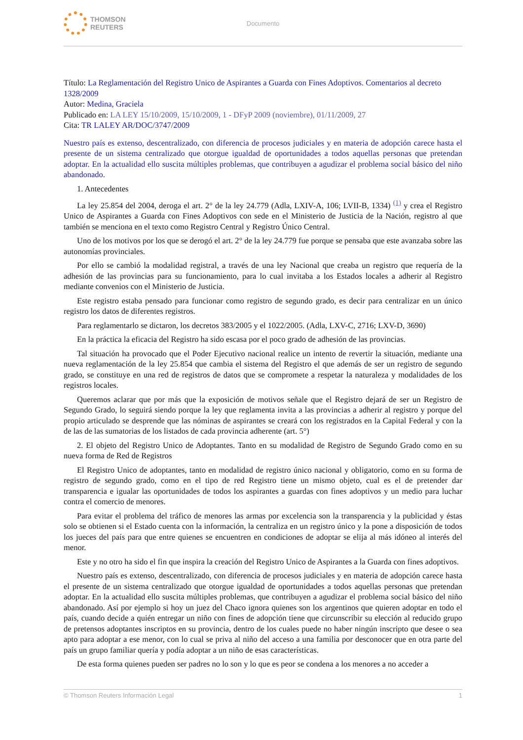THOMSON
REUTERS
Documento
Título: La Reglamentación del Registro Unico de Aspirantes a Guarda con Fines Adoptivos. Comentarios al decreto 1328/2009
Autor: Medina, Graciela
Publicado en: LA LEY 15/10/2009, 15/10/2009, 1 - DFyP 2009 (noviembre), 01/11/2009, 27
Cita: TR LALEY AR/DOC/3747/2009
Nuestro país es extenso, descentralizado, con diferencia de procesos judiciales y en materia de adopción carece hasta el presente de un sistema centralizado que otorgue igualdad de oportunidades a todos aquellas personas que pretendan adoptar. En la actualidad ello suscita múltiples problemas, que contribuyen a agudizar el problema social básico del niño abandonado.
1. Antecedentes
La ley 25.854 del 2004, deroga el art. 2° de la ley 24.779 (Adla, LXIV-A, 106; LVII-B, 1334) <sup>(1)</sup> y crea el Registro Unico de Aspirantes a Guarda con Fines Adoptivos con sede en el Ministerio de Justicia de la Nación, registro al que también se menciona en el texto como Registro Central y Registro Único Central.
Uno de los motivos por los que se derogó el art. 2° de la ley 24.779 fue porque se pensaba que este avanzaba sobre las autonomías provinciales.
Por ello se cambió la modalidad registral, a través de una ley Nacional que creaba un registro que requería de la adhesión de las provincias para su funcionamiento, para lo cual invitaba a los Estados locales a adherir al Registro mediante convenios con el Ministerio de Justicia.
Este registro estaba pensado para funcionar como registro de segundo grado, es decir para centralizar en un único registro los datos de diferentes registros.
Para reglamentarlo se dictaron, los decretos 383/2005 y el 1022/2005. (Adla, LXV-C, 2716; LXV-D, 3690)
En la práctica la eficacia del Registro ha sido escasa por el poco grado de adhesión de las provincias.
Tal situación ha provocado que el Poder Ejecutivo nacional realice un intento de revertir la situación, mediante una nueva reglamentación de la ley 25.854 que cambia el sistema del Registro el que además de ser un registro de segundo grado, se constituye en una red de registros de datos que se compromete a respetar la naturaleza y modalidades de los registros locales.
Queremos aclarar que por más que la exposición de motivos señale que el Registro dejará de ser un Registro de Segundo Grado, lo seguirá siendo porque la ley que reglamenta invita a las provincias a adherir al registro y porque del propio articulado se desprende que las nóminas de aspirantes se creará con los registrados en la Capital Federal y con la de las de las sumatorias de los listados de cada provincia adherente (art. 5°)
2. El objeto del Registro Unico de Adoptantes. Tanto en su modalidad de Registro de Segundo Grado como en su nueva forma de Red de Registros
El Registro Unico de adoptantes, tanto en modalidad de registro único nacional y obligatorio, como en su forma de registro de segundo grado, como en el tipo de red Registro tiene un mismo objeto, cual es el de pretender dar transparencia e igualar las oportunidades de todos los aspirantes a guardas con fines adoptivos y un medio para luchar contra el comercio de menores.
Para evitar el problema del tráfico de menores las armas por excelencia son la transparencia y la publicidad y éstas solo se obtienen si el Estado cuenta con la información, la centraliza en un registro único y la pone a disposición de todos los jueces del país para que entre quienes se encuentren en condiciones de adoptar se elija al más idóneo al interés del menor.
Este y no otro ha sido el fin que inspira la creación del Registro Unico de Aspirantes a la Guarda con fines adoptivos.
Nuestro país es extenso, descentralizado, con diferencia de procesos judiciales y en materia de adopción carece hasta el presente de un sistema centralizado que otorgue igualdad de oportunidades a todos aquellas personas que pretendan adoptar. En la actualidad ello suscita múltiples problemas, que contribuyen a agudizar el problema social básico del niño abandonado. Así por ejemplo si hoy un juez del Chaco ignora quienes son los argentinos que quieren adoptar en todo el país, cuando decide a quién entregar un niño con fines de adopción tiene que circunscribir su elección al reducido grupo de pretensos adoptantes inscriptos en su provincia, dentro de los cuales puede no haber ningún inscripto que desee o sea apto para adoptar a ese menor, con lo cual se priva al niño del acceso a una familia por desconocer que en otra parte del país un grupo familiar quería y podía adoptar a un niño de esas características.
De esta forma quienes pueden ser padres no lo son y lo que es peor se condena a los menores a no acceder a
© Thomson Reuters Información Legal 1